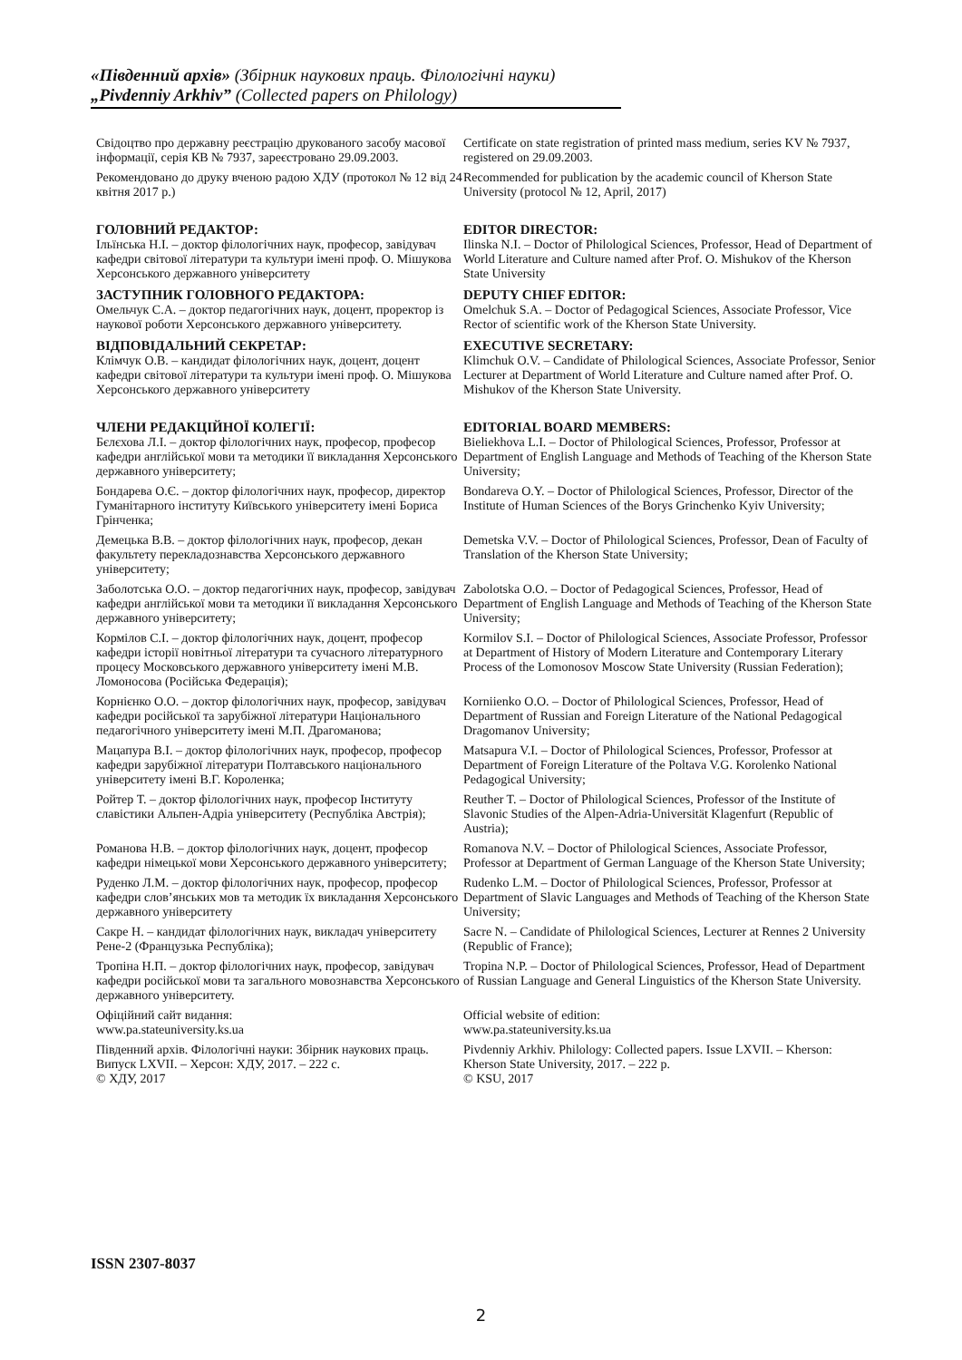«Південний архів» (Збірник наукових праць. Філологічні науки)
„Pivdenniy Arkhiv” (Collected papers on Philology)
Свідоцтво про державну реєстрацію друкованого засобу масової інформації, серія КВ № 7937, зареєстровано 29.09.2003.
Certificate on state registration of printed mass medium, series KV № 7937, registered on 29.09.2003.
Рекомендовано до друку вченою радою ХДУ (протокол № 12 від 24 квітня 2017 р.)
Recommended for publication by the academic council of Kherson State University (protocol № 12, April, 2017)
ГОЛОВНИЙ РЕДАКТОР:
Ільїнська Н.І. – доктор філологічних наук, професор, завідувач кафедри світової літератури та культури імені проф. О. Мішукова Херсонського державного університету
EDITOR DIRECTOR:
Ilinska N.I. – Doctor of Philological Sciences, Professor, Head of Department of World Literature and Culture named after Prof. O. Mishukov of the Kherson State University
ЗАСТУПНИК ГОЛОВНОГО РЕДАКТОРА:
Омельчук С.А. – доктор педагогічних наук, доцент, проректор із наукової роботи Херсонського державного університету.
DEPUTY CHIEF EDITOR:
Omelchuk S.A. – Doctor of Pedagogical Sciences, Associate Professor, Vice Rector of scientific work of the Kherson State University.
ВІДПОВІДАЛЬНИЙ СЕКРЕТАР:
Клімчук О.В. – кандидат філологічних наук, доцент, доцент кафедри світової літератури та культури імені проф. О. Мішукова Херсонського державного університету
EXECUTIVE SECRETARY:
Klimchuk O.V. – Candidate of Philological Sciences, Associate Professor, Senior Lecturer at Department of World Literature and Culture named after Prof. O. Mishukov of the Kherson State University.
ЧЛЕНИ РЕДАКЦІЙНОЇ КОЛЕГІЇ:
Бєлєхова Л.І. – доктор філологічних наук, професор, професор кафедри англійської мови та методики її викладання Херсонського державного університету;
EDITORIAL BOARD MEMBERS:
Bieliekhova L.I. – Doctor of Philological Sciences, Professor, Professor at Department of English Language and Methods of Teaching of the Kherson State University;
Бондарева О.Є. – доктор філологічних наук, професор, директор Гуманітарного інституту Київського університету імені Бориса Грінченка;
Bondareva O.Y. – Doctor of Philological Sciences, Professor, Director of the Institute of Human Sciences of the Borys Grinchenko Kyiv University;
Демецька В.В. – доктор філологічних наук, професор, декан факультету перекладознавства Херсонського державного університету;
Demetska V.V. – Doctor of Philological Sciences, Professor, Dean of Faculty of Translation of the Kherson State University;
Заболотська О.О. – доктор педагогічних наук, професор, завідувач кафедри англійської мови та методики її викладання Херсонського державного університету;
Zabolotska O.O. – Doctor of Pedagogical Sciences, Professor, Head of Department of English Language and Methods of Teaching of the Kherson State University;
Кормілов С.І. – доктор філологічних наук, доцент, професор кафедри історії новітньої літератури та сучасного літературного процесу Московського державного університету імені М.В. Ломоносова (Російська Федерація);
Kormilov S.I. – Doctor of Philological Sciences, Associate Professor, Professor at Department of History of Modern Literature and Contemporary Literary Process of the Lomonosov Moscow State University (Russian Federation);
Корнієнко О.О. – доктор філологічних наук, професор, завідувач кафедри російської та зарубіжної літератури Національного педагогічного університету імені М.П. Драгоманова;
Korniienko O.O. – Doctor of Philological Sciences, Professor, Head of Department of Russian and Foreign Literature of the National Pedagogical Dragomanov University;
Мацапура В.І. – доктор філологічних наук, професор, професор кафедри зарубіжної літератури Полтавського національного університету імені В.Г. Короленка;
Matsapura V.I. – Doctor of Philological Sciences, Professor, Professor at Department of Foreign Literature of the Poltava V.G. Korolenko National Pedagogical University;
Ройтер Т. – доктор філологічних наук, професор Інституту славістики Альпен-Адріа університету (Республіка Австрія);
Reuther T. – Doctor of Philological Sciences, Professor of the Institute of Slavonic Studies of the Alpen-Adria-Universität Klagenfurt (Republic of Austria);
Романова Н.В. – доктор філологічних наук, доцент, професор кафедри німецької мови Херсонського державного університету;
Romanova N.V. – Doctor of Philological Sciences, Associate Professor, Professor at Department of German Language of the Kherson State University;
Руденко Л.М. – доктор філологічних наук, професор, професор кафедри слов’янських мов та методик їх викладання Херсонського державного університету
Rudenko L.M. – Doctor of Philological Sciences, Professor, Professor at Department of Slavic Languages and Methods of Teaching of the Kherson State University;
Сакре Н. – кандидат філологічних наук, викладач університету Рене-2 (Французька Республіка);
Sacre N. – Candidate of Philological Sciences, Lecturer at Rennes 2 University (Republic of France);
Тропіна Н.П. – доктор філологічних наук, професор, завідувач кафедри російської мови та загального мовознавства Херсонського державного університету.
Tropina N.P. – Doctor of Philological Sciences, Professor, Head of Department of Russian Language and General Linguistics of the Kherson State University.
Офіційний сайт видання:
www.pa.stateuniversity.ks.ua
Official website of edition:
www.pa.stateuniversity.ks.ua
Південний архів. Філологічні науки: Збірник наукових праць. Випуск LXVII. – Херсон: ХДУ, 2017. – 222 с.
© ХДУ, 2017
Pivdenniy Arkhiv. Philology: Collected papers. Issue LXVII. – Kherson: Kherson State University, 2017. – 222 p.
© KSU, 2017
ISSN 2307-8037
2